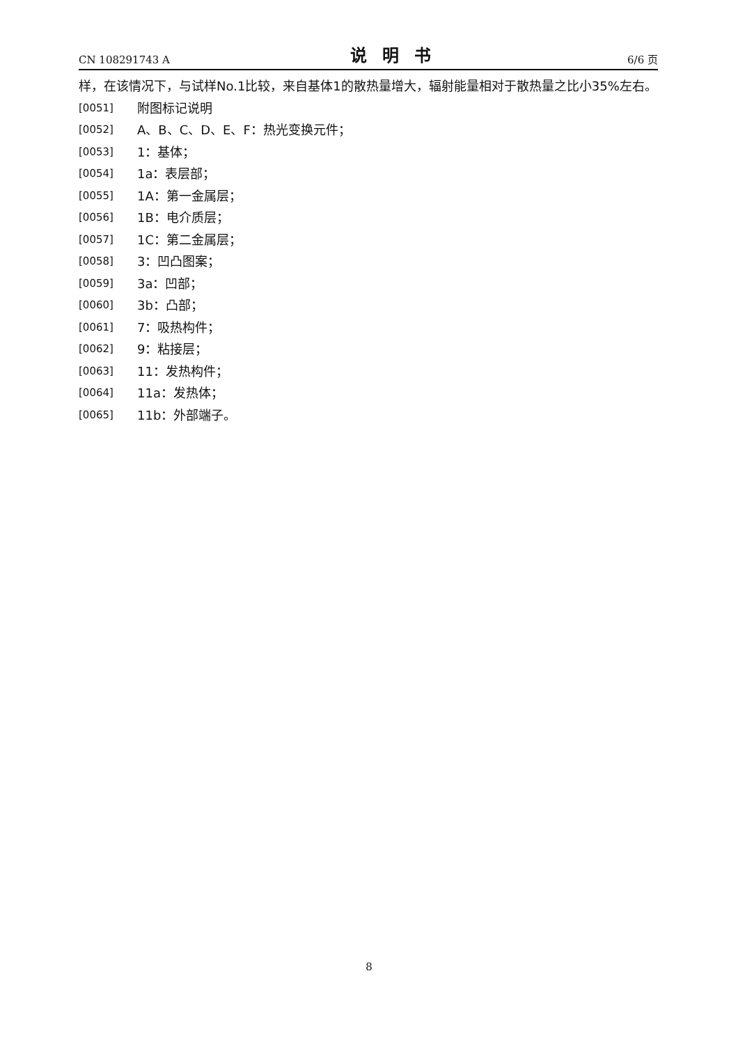CN 108291743 A 说明书 6/6 页
样，在该情况下，与试样No.1比较，来自基体1的散热量增大，辐射能量相对于散热量之比小35%左右。
[0051] 附图标记说明
[0052] A、B、C、D、E、F：热光变换元件；
[0053] 1：基体；
[0054] 1a：表层部；
[0055] 1A：第一金属层；
[0056] 1B：电介质层；
[0057] 1C：第二金属层；
[0058] 3：凹凸图案；
[0059] 3a：凹部；
[0060] 3b：凸部；
[0061] 7：吸热构件；
[0062] 9：粘接层；
[0063] 11：发热构件；
[0064] 11a：发热体；
[0065] 11b：外部端子。
8